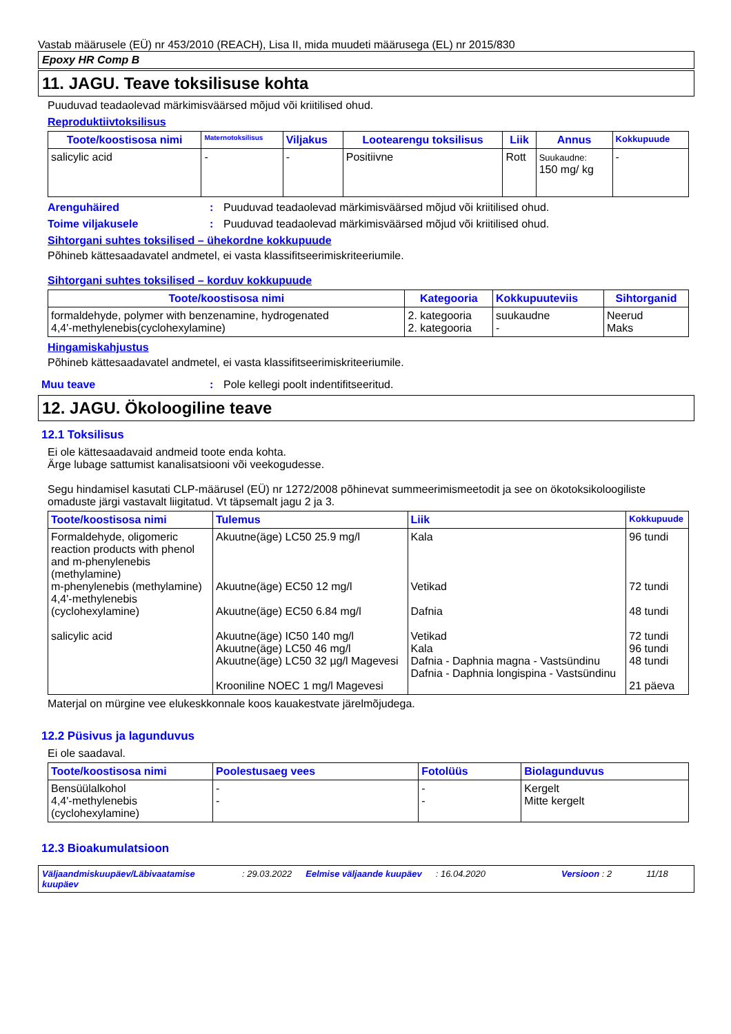Vastab määrusele (EÜ) nr 453/2010 (REACH), Lisa II, mida muudeti määrusega (EL) nr 2015/830
Epoxy HR Comp B
11. JAGU. Teave toksilisuse kohta
Puuduvad teadaolevad märkimisväärsed mõjud või kriitilised ohud.
Reproduktiivtoksilisus
| Toote/koostisosa nimi | Maternotoksilisus | Viljakus | Lootearengu toksilisus | Liik | Annus | Kokkupuude |
| --- | --- | --- | --- | --- | --- | --- |
| salicylic acid | - | - | Positiivne | Rott | Suukaudne: 150 mg/ kg | - |
Arenguhäired: Puuduvad teadaolevad märkimisväärsed mõjud või kriitilised ohud.
Toime viljakusele: Puuduvad teadaolevad märkimisväärsed mõjud või kriitilised ohud.
Sihtorgani suhtes toksilised – ühekordne kokkupuude
Põhineb kättesaadavatel andmetel, ei vasta klassifitseerimiskriteeriumile.
Sihtorgani suhtes toksilised – korduv kokkupuude
| Toote/koostisosa nimi | Kategooria | Kokkupuuteviis | Sihtorganid |
| --- | --- | --- | --- |
| formaldehyde, polymer with benzenamine, hydrogenated 4,4'-methylenebis(cyclohexylamine) | 2. kategooria 2. kategooria | suukaudne - | Neerud Maks |
Hingamiskahjustus
Põhineb kättesaadavatel andmetel, ei vasta klassifitseerimiskriteeriumile.
Muu teave: Pole kellegi poolt indentifitseeritud.
12. JAGU. Ökoloogiline teave
12.1 Toksilisus
Ei ole kättesaadavaid andmeid toote enda kohta.
Ärge lubage sattumist kanalisatsiooni või veekogudesse.
Segu hindamisel kasutati CLP-määrusel (EÜ) nr 1272/2008 põhinevat summeerimismeetodit ja see on ökotoksikoloogiliste omaduste järgi vastavalt liigitatud. Vt täpsemalt jagu 2 ja 3.
| Toote/koostisosa nimi | Tulemus | Liik | Kokkupuude |
| --- | --- | --- | --- |
| Formaldehyde, oligomeric reaction products with phenol and m-phenylenebis (methylamine) m-phenylenebis (methylamine) 4,4'-methylenebis (cyclohexylamine) salicylic acid | Akuutne(äge) LC50 25.9 mg/l Akuutne(äge) EC50 12 mg/l Akuutne(äge) EC50 6.84 mg/l Akuutne(äge) IC50 140 mg/l Akuutne(äge) LC50 46 mg/l Akuutne(äge) LC50 32 µg/l Magevesi Krooniline NOEC 1 mg/l Magevesi | Kala Vetikad Dafnia Vetikad Kala Dafnia - Daphnia magna - Vastsündinu Dafnia - Daphnia longispina - Vastsündinu | 96 tundi 72 tundi 48 tundi 72 tundi 96 tundi 48 tundi 21 päeva |
Materjal on mürgine vee elukeskkonnale koos kauakestvate järelmõjudega.
12.2 Püsivus ja lagunduvus
Ei ole saadaval.
| Toote/koostisosa nimi | Poolestusaeg vees | Fotolüüs | Biolagunduvus |
| --- | --- | --- | --- |
| Bensüülalkohol 4,4'-methylenebis (cyclohexylamine) | - - | - - | Kergelt Mitte kergelt |
12.3 Bioakumulatsioon
Väljaandmiskuupäev/Läbivaatamise kuupäev: 29.03.2022 Eelmise väljaande kuupäev: 16.04.2020 Versioon : 2 11/18